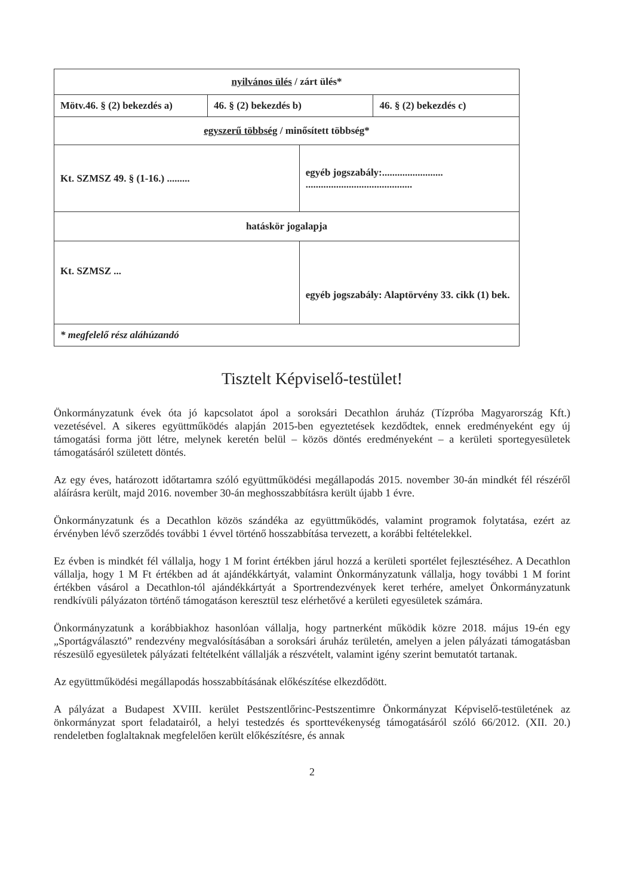| nyilvános ülés / zárt ülés* | | | |
| Mötv.46. § (2) bekezdés a) | 46. § (2) bekezdés b) | | 46. § (2) bekezdés c) |
| egyszerű többség / minősített többség* | | | |
| Kt. SZMSZ 49. § (1-16.) ......... | | egyéb jogszabály:........................ .......................................... | |
| hatáskör jogalapja | | | |
| Kt. SZMSZ ... | | egyéb jogszabály: Alaptörvény 33. cikk (1) bek. | |
| * megfelelő rész aláhúzandó | | | |
Tisztelt Képviselő-testület!
Önkormányzatunk évek óta jó kapcsolatot ápol a soroksári Decathlon áruház (Tízpróba Magyarország Kft.) vezetésével. A sikeres együttműködés alapján 2015-ben egyeztetések kezdődtek, ennek eredményeként egy új támogatási forma jött létre, melynek keretén belül – közös döntés eredményeként – a kerületi sportegyesületek támogatásáról született döntés.
Az egy éves, határozott időtartamra szóló együttműködési megállapodás 2015. november 30-án mindkét fél részéről aláírásra került, majd 2016. november 30-án meghosszabbításra került újabb 1 évre.
Önkormányzatunk és a Decathlon közös szándéka az együttműködés, valamint programok folytatása, ezért az érvényben lévő szerződés további 1 évvel történő hosszabbítása tervezett, a korábbi feltételekkel.
Ez évben is mindkét fél vállalja, hogy 1 M forint értékben járul hozzá a kerületi sportélet fejlesztéséhez. A Decathlon vállalja, hogy 1 M Ft értékben ad át ajándékkártyát, valamint Önkormányzatunk vállalja, hogy további 1 M forint értékben vásárol a Decathlon-tól ajándékkártyát a Sportrendezvények keret terhére, amelyet Önkormányzatunk rendkívüli pályázaton történő támogatáson keresztül tesz elérhetővé a kerületi egyesületek számára.
Önkormányzatunk a korábbiakhoz hasonlóan vállalja, hogy partnerként működik közre 2018. május 19-én egy „Sportágválasztó” rendezvény megvalósításában a soroksári áruház területén, amelyen a jelen pályázati támogatásban részesülő egyesületek pályázati feltételként vállalják a részvételt, valamint igény szerint bemutatót tartanak.
Az együttműködési megállapodás hosszabbításának előkészítése elkezdődött.
A pályázat a Budapest XVIII. kerület Pestszentlőrinc-Pestszentimre Önkormányzat Képviselő-testületének az önkormányzat sport feladatairól, a helyi testedzés és sporttevékenység támogatásáról szóló 66/2012. (XII. 20.) rendeletben foglaltaknak megfelelően került előkészítésre, és annak
2